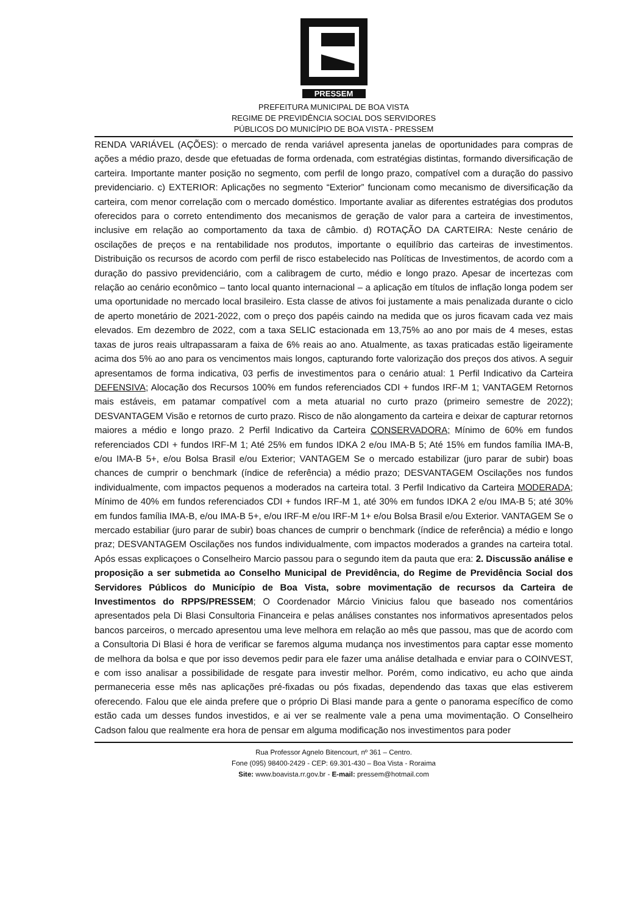PRESSEM
PREFEITURA MUNICIPAL DE BOA VISTA
REGIME DE PREVIDÊNCIA SOCIAL DOS SERVIDORES
PÚBLICOS DO MUNICÍPIO DE BOA VISTA - PRESSEM
RENDA VARIÁVEL (AÇÕES): o mercado de renda variável apresenta janelas de oportunidades para compras de ações a médio prazo, desde que efetuadas de forma ordenada, com estratégias distintas, formando diversificação de carteira. Importante manter posição no segmento, com perfil de longo prazo, compatível com a duração do passivo previdenciario. c) EXTERIOR: Aplicações no segmento “Exterior” funcionam como mecanismo de diversificação da carteira, com menor correlação com o mercado doméstico. Importante avaliar as diferentes estratégias dos produtos oferecidos para o correto entendimento dos mecanismos de geração de valor para a carteira de investimentos, inclusive em relação ao comportamento da taxa de câmbio. d) ROTAÇÃO DA CARTEIRA: Neste cenário de oscilações de preços e na rentabilidade nos produtos, importante o equilíbrio das carteiras de investimentos. Distribuição os recursos de acordo com perfil de risco estabelecido nas Políticas de Investimentos, de acordo com a duração do passivo previdenciário, com a calibragem de curto, médio e longo prazo. Apesar de incertezas com relação ao cenário econômico – tanto local quanto internacional – a aplicação em títulos de inflação longa podem ser uma oportunidade no mercado local brasileiro. Esta classe de ativos foi justamente a mais penalizada durante o ciclo de aperto monetário de 2021-2022, com o preço dos papéis caindo na medida que os juros ficavam cada vez mais elevados. Em dezembro de 2022, com a taxa SELIC estacionada em 13,75% ao ano por mais de 4 meses, estas taxas de juros reais ultrapassaram a faixa de 6% reais ao ano. Atualmente, as taxas praticadas estão ligeiramente acima dos 5% ao ano para os vencimentos mais longos, capturando forte valorização dos preços dos ativos. A seguir apresentamos de forma indicativa, 03 perfis de investimentos para o cenário atual: 1 Perfil Indicativo da Carteira DEFENSIVA; Alocação dos Recursos 100% em fundos referenciados CDI + fundos IRF-M 1; VANTAGEM Retornos mais estáveis, em patamar compatível com a meta atuarial no curto prazo (primeiro semestre de 2022); DESVANTAGEM Visão e retornos de curto prazo. Risco de não alongamento da carteira e deixar de capturar retornos maiores a médio e longo prazo. 2 Perfil Indicativo da Carteira CONSERVADORA; Mínimo de 60% em fundos referenciados CDI + fundos IRF-M 1; Até 25% em fundos IDKA 2 e/ou IMA-B 5; Até 15% em fundos família IMA-B, e/ou IMA-B 5+, e/ou Bolsa Brasil e/ou Exterior; VANTAGEM Se o mercado estabilizar (juro parar de subir) boas chances de cumprir o benchmark (índice de referência) a médio prazo; DESVANTAGEM Oscilações nos fundos individualmente, com impactos pequenos a moderados na carteira total. 3 Perfil Indicativo da Carteira MODERADA; Mínimo de 40% em fundos referenciados CDI + fundos IRF-M 1, até 30% em fundos IDKA 2 e/ou IMA-B 5; até 30% em fundos família IMA-B, e/ou IMA-B 5+, e/ou IRF-M e/ou IRF-M 1+ e/ou Bolsa Brasil e/ou Exterior. VANTAGEM Se o mercado estabiliar (juro parar de subir) boas chances de cumprir o benchmark (índice de referência) a médio e longo praz; DESVANTAGEM Oscilações nos fundos individualmente, com impactos moderados a grandes na carteira total. Após essas explicaçoes o Conselheiro Marcio passou para o segundo item da pauta que era: 2. Discussão análise e proposição a ser submetida ao Conselho Municipal de Previdência, do Regime de Previdência Social dos Servidores Públicos do Município de Boa Vista, sobre movimentação de recursos da Carteira de Investimentos do RPPS/PRESSEM; O Coordenador Márcio Vinicius falou que baseado nos comentários apresentados pela Di Blasi Consultoria Financeira e pelas análises constantes nos informativos apresentados pelos bancos parceiros, o mercado apresentou uma leve melhora em relação ao mês que passou, mas que de acordo com a Consultoria Di Blasi é hora de verificar se faremos alguma mudança nos investimentos para captar esse momento de melhora da bolsa e que por isso devemos pedir para ele fazer uma análise detalhada e enviar para o COINVEST, e com isso analisar a possibilidade de resgate para investir melhor. Porém, como indicativo, eu acho que ainda permaneceria esse mês nas aplicações pré-fixadas ou pós fixadas, dependendo das taxas que elas estiverem oferecendo. Falou que ele ainda prefere que o próprio Di Blasi mande para a gente o panorama específico de como estão cada um desses fundos investidos, e ai ver se realmente vale a pena uma movimentação. O Conselheiro Cadson falou que realmente era hora de pensar em alguma modificação nos investimentos para poder
Rua Professor Agnelo Bitencourt, nº 361 – Centro.
Fone (095) 98400-2429 - CEP: 69.301-430 – Boa Vista - Roraima
Site: www.boavista.rr.gov.br - E-mail: pressem@hotmail.com